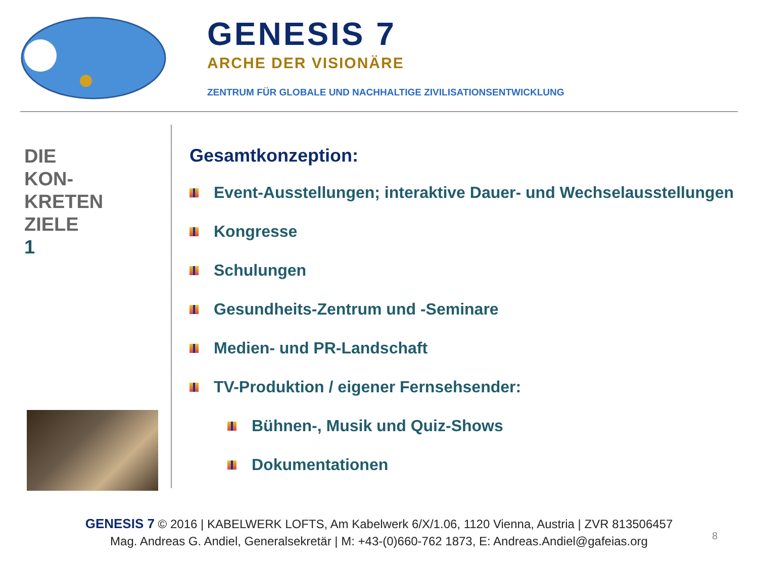GENESIS 7
ARCHE DER VISIONÄRE
ZENTRUM FÜR GLOBALE UND NACHHALTIGE ZIVILISATIONSENTWICKLUNG
DIE
KON-
KRETEN
ZIELE
1
Gesamtkonzeption:
Event-Ausstellungen; interaktive Dauer- und Wechselausstellungen
Kongresse
Schulungen
Gesundheits-Zentrum und -Seminare
Medien- und PR-Landschaft
TV-Produktion / eigener Fernsehsender:
Bühnen-, Musik und Quiz-Shows
Dokumentationen
GENESIS 7 © 2016 | KABELWERK LOFTS, Am Kabelwerk 6/X/1.06, 1120 Vienna, Austria | ZVR 813506457
Mag. Andreas G. Andiel, Generalsekretär | M: +43-(0)660-762 1873, E: Andreas.Andiel@gafeias.org
8